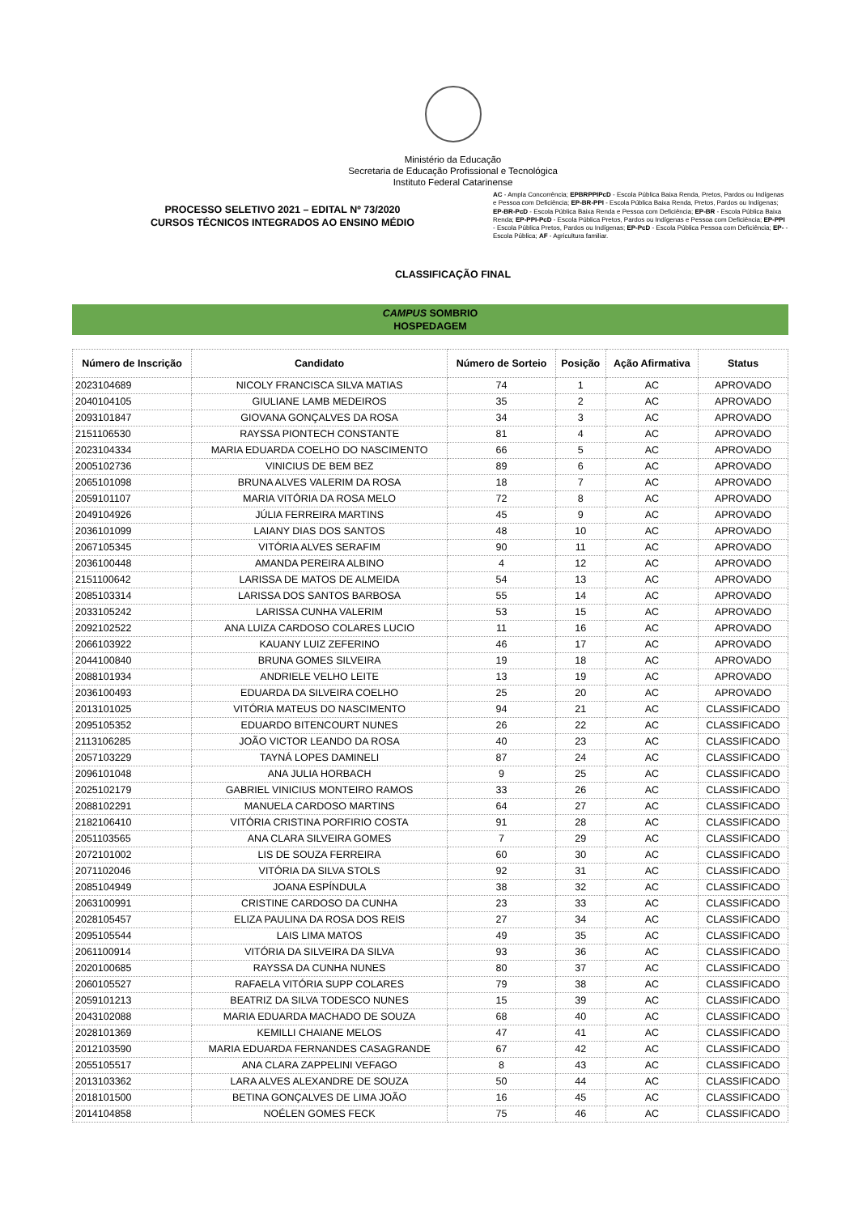Ministério da Educação
Secretaria de Educação Profissional e Tecnológica
Instituto Federal Catarinense
PROCESSO SELETIVO 2021 – EDITAL Nº 73/2020
CURSOS TÉCNICOS INTEGRADOS AO ENSINO MÉDIO
AC - Ampla Concorrência; EPBRPPIPcD - Escola Pública Baixa Renda, Pretos, Pardos ou Indígenas e Pessoa com Deficiência; EP-BR-PPI - Escola Pública Baixa Renda, Pretos, Pardos ou Indígenas; EP-BR-PcD - Escola Pública Baixa Renda e Pessoa com Deficiência; EP-BR - Escola Pública Baixa Renda; EP-PPI-PcD - Escola Pública Pretos, Pardos ou Indígenas e Pessoa com Deficiência; EP-PPI - Escola Pública Pretos, Pardos ou Indígenas; EP-PcD - Escola Pública Pessoa com Deficiência; EP- - Escola Pública; AF - Agricultura familiar.
CLASSIFICAÇÃO FINAL
CAMPUS SOMBRIO
HOSPEDAGEM
| Número de Inscrição | Candidato | Número de Sorteio | Posição | Ação Afirmativa | Status |
| --- | --- | --- | --- | --- | --- |
| 2023104689 | NICOLY FRANCISCA SILVA MATIAS | 74 | 1 | AC | APROVADO |
| 2040104105 | GIULIANE LAMB MEDEIROS | 35 | 2 | AC | APROVADO |
| 2093101847 | GIOVANA GONÇALVES DA ROSA | 34 | 3 | AC | APROVADO |
| 2151106530 | RAYSSA PIONTECH CONSTANTE | 81 | 4 | AC | APROVADO |
| 2023104334 | MARIA EDUARDA COELHO DO NASCIMENTO | 66 | 5 | AC | APROVADO |
| 2005102736 | VINICIUS DE BEM BEZ | 89 | 6 | AC | APROVADO |
| 2065101098 | BRUNA ALVES VALERIM DA ROSA | 18 | 7 | AC | APROVADO |
| 2059101107 | MARIA VITÓRIA DA ROSA MELO | 72 | 8 | AC | APROVADO |
| 2049104926 | JÚLIA FERREIRA MARTINS | 45 | 9 | AC | APROVADO |
| 2036101099 | LAIANY DIAS DOS SANTOS | 48 | 10 | AC | APROVADO |
| 2067105345 | VITÓRIA ALVES SERAFIM | 90 | 11 | AC | APROVADO |
| 2036100448 | AMANDA PEREIRA ALBINO | 4 | 12 | AC | APROVADO |
| 2151100642 | LARISSA DE MATOS DE ALMEIDA | 54 | 13 | AC | APROVADO |
| 2085103314 | LARISSA DOS SANTOS BARBOSA | 55 | 14 | AC | APROVADO |
| 2033105242 | LARISSA CUNHA VALERIM | 53 | 15 | AC | APROVADO |
| 2092102522 | ANA LUIZA CARDOSO COLARES LUCIO | 11 | 16 | AC | APROVADO |
| 2066103922 | KAUANY LUIZ ZEFERINO | 46 | 17 | AC | APROVADO |
| 2044100840 | BRUNA GOMES SILVEIRA | 19 | 18 | AC | APROVADO |
| 2088101934 | ANDRIELE VELHO LEITE | 13 | 19 | AC | APROVADO |
| 2036100493 | EDUARDA DA SILVEIRA COELHO | 25 | 20 | AC | APROVADO |
| 2013101025 | VITÓRIA MATEUS DO NASCIMENTO | 94 | 21 | AC | CLASSIFICADO |
| 2095105352 | EDUARDO BITENCOURT NUNES | 26 | 22 | AC | CLASSIFICADO |
| 2113106285 | JOÃO VICTOR LEANDO DA ROSA | 40 | 23 | AC | CLASSIFICADO |
| 2057103229 | TAYNÁ LOPES DAMINELI | 87 | 24 | AC | CLASSIFICADO |
| 2096101048 | ANA JULIA HORBACH | 9 | 25 | AC | CLASSIFICADO |
| 2025102179 | GABRIEL VINICIUS MONTEIRO RAMOS | 33 | 26 | AC | CLASSIFICADO |
| 2088102291 | MANUELA CARDOSO MARTINS | 64 | 27 | AC | CLASSIFICADO |
| 2182106410 | VITÓRIA CRISTINA PORFIRIO COSTA | 91 | 28 | AC | CLASSIFICADO |
| 2051103565 | ANA CLARA SILVEIRA GOMES | 7 | 29 | AC | CLASSIFICADO |
| 2072101002 | LIS DE SOUZA FERREIRA | 60 | 30 | AC | CLASSIFICADO |
| 2071102046 | VITÓRIA DA SILVA STOLS | 92 | 31 | AC | CLASSIFICADO |
| 2085104949 | JOANA ESPÍNDULA | 38 | 32 | AC | CLASSIFICADO |
| 2063100991 | CRISTINE CARDOSO DA CUNHA | 23 | 33 | AC | CLASSIFICADO |
| 2028105457 | ELIZA PAULINA DA ROSA DOS REIS | 27 | 34 | AC | CLASSIFICADO |
| 2095105544 | LAIS LIMA MATOS | 49 | 35 | AC | CLASSIFICADO |
| 2061100914 | VITÓRIA DA SILVEIRA DA SILVA | 93 | 36 | AC | CLASSIFICADO |
| 2020100685 | RAYSSA DA CUNHA NUNES | 80 | 37 | AC | CLASSIFICADO |
| 2060105527 | RAFAELA VITÓRIA SUPP COLARES | 79 | 38 | AC | CLASSIFICADO |
| 2059101213 | BEATRIZ DA SILVA TODESCO NUNES | 15 | 39 | AC | CLASSIFICADO |
| 2043102088 | MARIA EDUARDA MACHADO DE SOUZA | 68 | 40 | AC | CLASSIFICADO |
| 2028101369 | KEMILLI CHAIANE MELOS | 47 | 41 | AC | CLASSIFICADO |
| 2012103590 | MARIA EDUARDA FERNANDES CASAGRANDE | 67 | 42 | AC | CLASSIFICADO |
| 2055105517 | ANA CLARA ZAPPELINI VEFAGO | 8 | 43 | AC | CLASSIFICADO |
| 2013103362 | LARA ALVES ALEXANDRE DE SOUZA | 50 | 44 | AC | CLASSIFICADO |
| 2018101500 | BETINA GONÇALVES DE LIMA JOÃO | 16 | 45 | AC | CLASSIFICADO |
| 2014104858 | NOÉLEN GOMES FECK | 75 | 46 | AC | CLASSIFICADO |